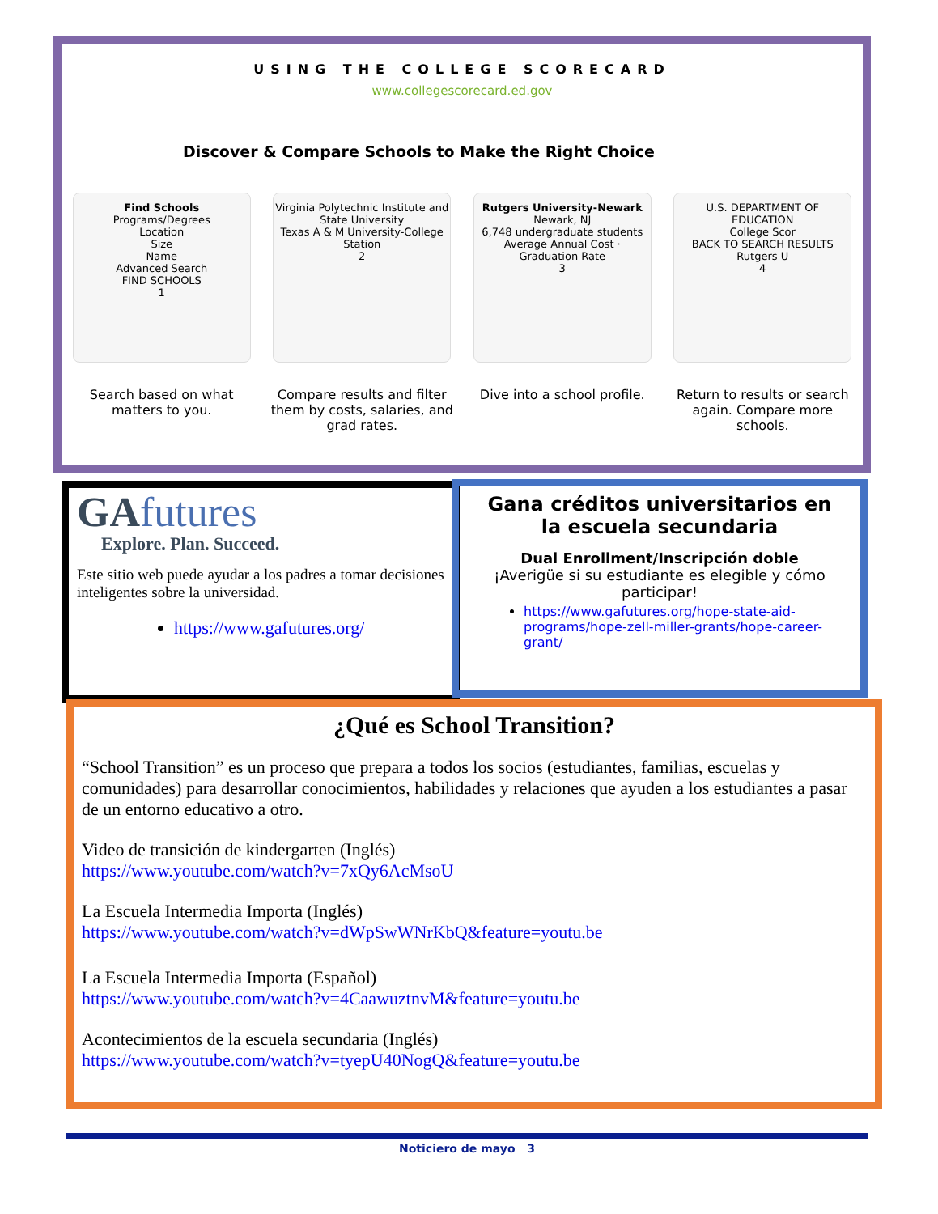USING THE COLLEGE SCORECARD
www.collegescorecard.ed.gov
Discover & Compare Schools to Make the Right Choice
Find Schools
Programs/Degrees
Location
Size
Name
Advanced Search
FIND SCHOOLS
1
Virginia Polytechnic Institute and State University
Texas A & M University-College Station
2
Rutgers University-Newark
Newark, NJ
6,748 undergraduate students
Average Annual Cost · Graduation Rate
3
U.S. DEPARTMENT OF EDUCATION
College Scor
BACK TO SEARCH RESULTS
Rutgers U
4
Search based on what matters to you.
Compare results and filter them by costs, salaries, and grad rates.
Dive into a school profile.
Return to results or search again. Compare more schools.
GAfutures
Explore. Plan. Succeed.
Este sitio web puede ayudar a los padres a tomar decisiones inteligentes sobre la universidad.
https://www.gafutures.org/
Gana créditos universitarios en la escuela secundaria
Dual Enrollment/Inscripción doble
¡Averigüe si su estudiante es elegible y cómo participar!
https://www.gafutures.org/hope-state-aid-programs/hope-zell-miller-grants/hope-career-grant/
¿Qué es School Transition?
“School Transition” es un proceso que prepara a todos los socios (estudiantes, familias, escuelas y comunidades) para desarrollar conocimientos, habilidades y relaciones que ayuden a los estudiantes a pasar de un entorno educativo a otro.
Video de transición de kindergarten (Inglés)
https://www.youtube.com/watch?v=7xQy6AcMsoU
La Escuela Intermedia Importa (Inglés)
https://www.youtube.com/watch?v=dWpSwWNrKbQ&feature=youtu.be
La Escuela Intermedia Importa (Español)
https://www.youtube.com/watch?v=4CaawuztnvM&feature=youtu.be
Acontecimientos de la escuela secundaria (Inglés)
https://www.youtube.com/watch?v=tyepU40NogQ&feature=youtu.be
Noticiero de mayo 3